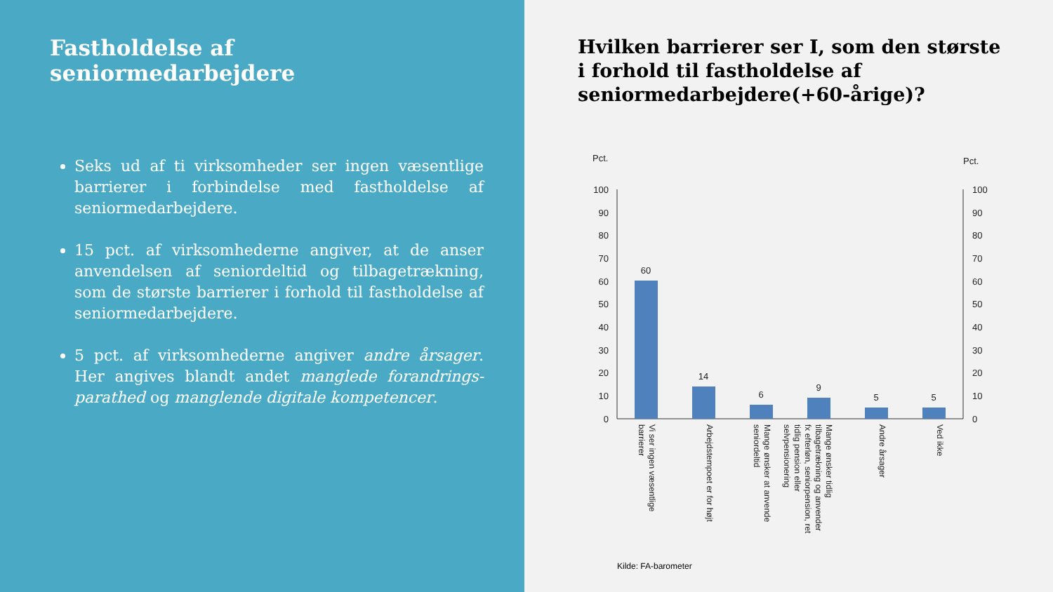Fastholdelse af seniormedarbejdere
Seks ud af ti virksomheder ser ingen væsentlige barrierer i forbindelse med fastholdelse af seniormedarbejdere.
15 pct. af virksomhederne angiver, at de anser anvendelsen af seniordeltid og tilbagetrækning, som de største barrierer i forhold til fastholdelse af seniormedarbejdere.
5 pct. af virksomhederne angiver andre årsager. Her angives blandt andet manglede forandrings-parathed og manglende digitale kompetencer.
Hvilken barrierer ser I, som den største i forhold til fastholdelse af seniormedarbejdere(+60-årige)?
Pct.
Pct.
100
90
80
70
60
50
40
30
20
10
0
100
90
80
70
60
50
40
30
20
10
0
60
14
6
9
5
5
Vi ser ingen væsentlige barrierer
Arbejdstempoet er for højt
Mange ønsker at anvende seniordeltid
Mange ønsker tidlig tilbagetrækning og anvender fx efterløn, seniorpension, ret tidlig pension eller selvpensionering
Andre årsager
Ved ikke
Kilde: FA-barometer